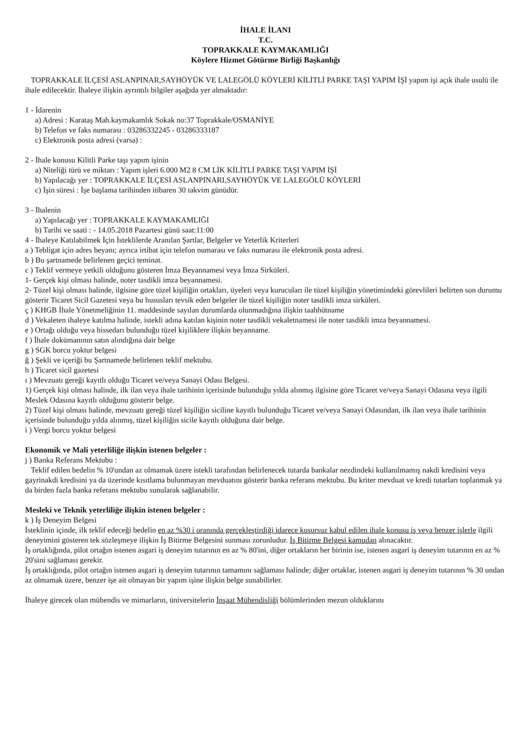İHALE İLANI
T.C.
TOPRAKKALE KAYMAKAMLIĞI
Köylere Hizmet Götürme Birliği Başkanlığı
TOPRAKKALE İLÇESİ ASLANPINAR,SAYHÖYÜK VE LALEGÖLÜ KÖYLERİ KİLİTLİ PARKE TAŞI YAPIM İŞİ yapım işi açık ihale usulü ile ihale edilecektir. İhaleye ilişkin ayrıntılı bilgiler aşağıda yer almaktadır:
1 - İdarenin
a) Adresi : Karataş Mah.kaymakamlık Sokak no:37 Toprakkale/OSMANİYE
b) Telefon ve faks numarası : 03286332245 - 03286333187
c) Elektronik posta adresi (varsa) :
2 - İhale konusu Kilitli Parke taşı yapım işinin
a) Niteliği türü ve miktarı : Yapım işleri 6.000 M2 8 CM LİK KİLİTLİ PARKE TAŞI YAPIM İŞİ
b) Yapılacağı yer : TOPRAKKALE İLÇESİ ASLANPINARI,SAYHÖYÜK VE LALEGÖLÜ KÖYLERİ
c) İşin süresi : İşe başlama tarihinden itibaren 30 takvim günüdür.
3 - İhalenin
a) Yapılacağı yer : TOPRAKKALE KAYMAKAMLIĞI
b) Tarihi ve saati : - 14.05.2018 Pazartesi günü saat:11:00
4 - İhaleye Katılabilmek İçin İsteklilerde Aranılan Şartlar, Belgeler ve Yeterlik Kriterleri
a ) Tebligat için adres beyanı; ayrıca irtibat için telefon numarası ve faks numarası ile elektronik posta adresi.
b ) Bu şartnamede belirlenen geçici teminat.
c ) Teklif vermeye yetkili olduğunu gösteren İmza Beyannamesi veya İmza Sirküleri.
1- Gerçek kişi olması halinde, noter tasdikli imza beyannamesi.
2- Tüzel kişi olması halinde, ilgisine göre tüzel kişiliğin ortakları, üyeleri veya kurucuları ile tüzel kişiliğin yönetimindeki görevlileri belirten son durumu gösterir Ticaret Sicil Gazetesi veya bu hususları tevsik eden belgeler ile tüzel kişiliğin noter tasdikli imza sirküleri.
ç ) KHGB İhale Yönetmeliğinin 11. maddesinde sayılan durumlarda olunmadığına ilişkin taahhütname
d ) Vekaleten ihaleye katılma halinde, istekli adına katılan kişinin noter tasdikli vekaletnamesi ile noter tasdikli imza beyannamesi.
e ) Ortağı olduğu veya hissedarı bulunduğu tüzel kişiliklere ilişkin beyanname.
f ) İhale dokümanının satın alındığına dair belge
g ) SGK borcu yoktur belgesi
ğ ) Şekli ve içeriği bu Şartnamede belirlenen teklif mektubu.
h ) Ticaret sicil gazetesi
ı ) Mevzuatı gereği kayıtlı olduğu Ticaret ve/veya Sanayi Odası Belgesi.
1) Gerçek kişi olması halinde, ilk ilan veya ihale tarihinin içerisinde bulunduğu yılda alınmış ilgisine göre Ticaret ve/veya Sanayi Odasına veya ilgili Meslek Odasına kayıtlı olduğunu gösterir belge.
2) Tüzel kişi olması halinde, mevzuatı gereği tüzel kişiliğin siciline kayıtlı bulunduğu Ticaret ve/veya Sanayi Odasından, ilk ilan veya ihale tarihinin içerisinde bulunduğu yılda alınmış, tüzel kişiliğin sicile kayıtlı olduğuna dair belge.
i ) Vergi borcu yoktur belgesi
Ekonomik ve Mali yeterliliğe ilişkin istenen belgeler :
j ) Banka Referans Mektubu :
Teklif edilen bedelin % 10'undan az olmamak üzere istekli tarafından belirlenecek tutarda bankalar nezdindeki kullanılmamış nakdi kredisini veya gayrinakdi kredisini ya da üzerinde kısıtlama bulunmayan mevduatını gösterir banka referans mektubu. Bu kriter mevduat ve kredi tutarları toplanmak ya da birden fazla banka referans mektubu sunularak sağlanabilir.
Mesleki ve Teknik yeterliliğe ilişkin istenen belgeler :
k ) İş Deneyim Belgesi
İsteklinin içinde, ilk teklif edeceği bedelin en az %30 i oranında gerçekleştirdiği idarece kusursuz kabul edilen ihale konusu iş veya benzer işlerle ilgili deneyimini gösteren tek sözleşmeye ilişkin İş Bitirme Belgesini sunması zorunludur. İş Bitirme Belgesi kamudan alınacaktır.
İş ortaklığında, pilot ortağın istenen asgari iş deneyim tutarının en az % 80'ini, diğer ortakların her birinin ise, istenen asgari iş deneyim tutarının en az % 20'sini sağlaması gerekir.
İş ortaklığında, pilot ortağın istenen asgari iş deneyim tutarının tamamını sağlaması halinde; diğer ortaklar, istenen asgari iş deneyim tutarının % 30 undan az olmamak üzere, benzer işe ait olmayan bir yapım işine ilişkin belge sunabilirler.
İhaleye girecek olan mühendis ve mimarların, üniversitelerin İnşaat Mühendisliği bölümlerinden mezun olduklarını